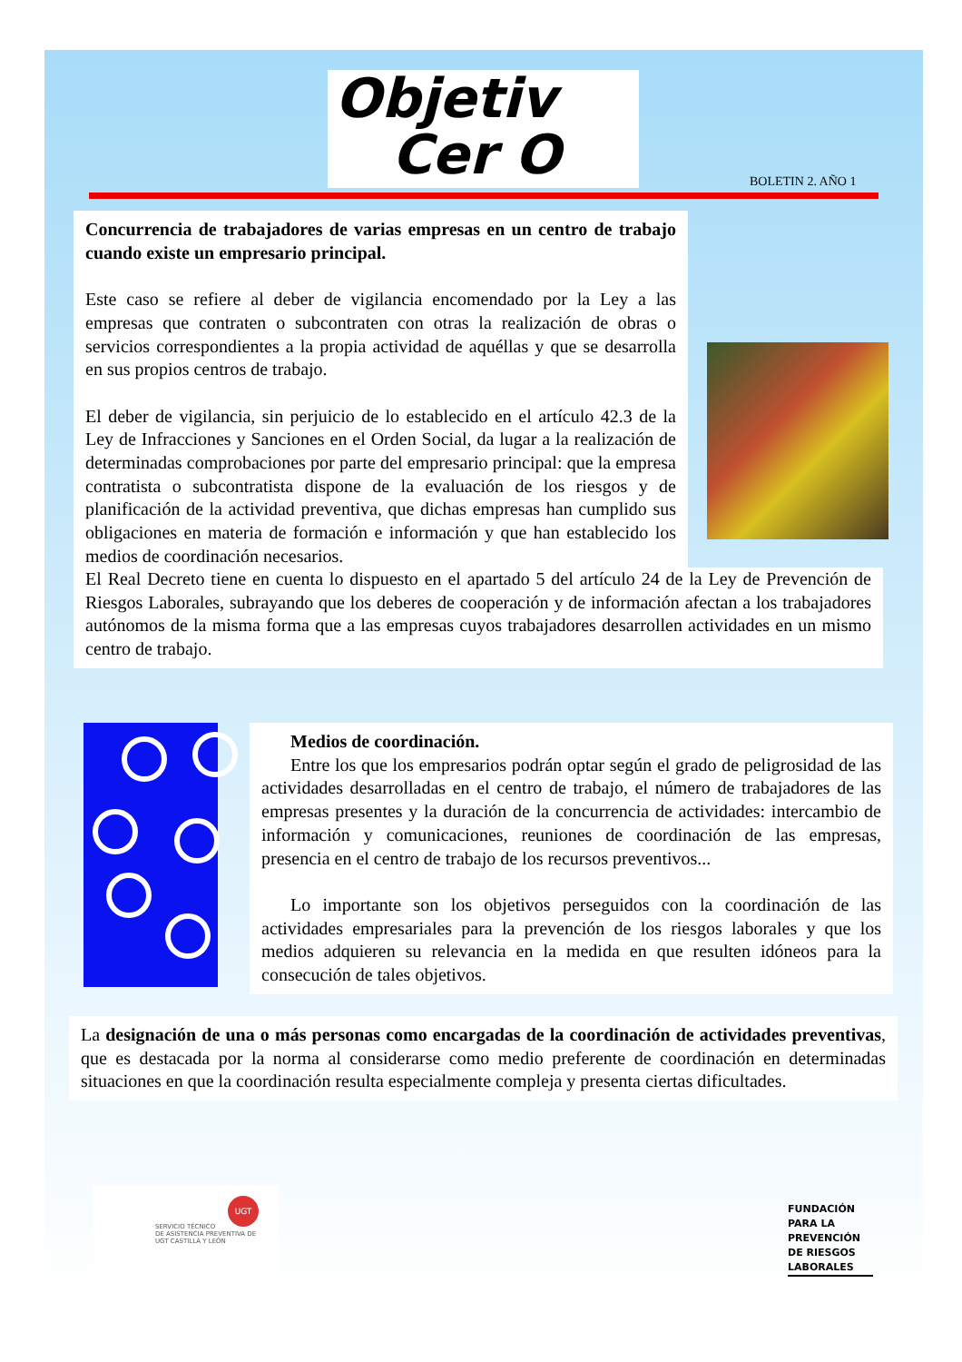Objetiv
Cer O
BOLETIN 2. AÑO 1
Concurrencia de trabajadores de varias empresas en un centro de trabajo cuando existe un empresario principal.
Este caso se refiere al deber de vigilancia encomendado por la Ley a las empresas que contraten o subcontraten con otras la realización de obras o servicios correspondientes a la propia actividad de aquéllas y que se desarrolla en sus propios centros de trabajo.
El deber de vigilancia, sin perjuicio de lo establecido en el artículo 42.3 de la Ley de Infracciones y Sanciones en el Orden Social, da lugar a la realización de determinadas comprobaciones por parte del empresario principal: que la empresa contratista o subcontratista dispone de la evaluación de los riesgos y de planificación de la actividad preventiva, que dichas empresas han cumplido sus obligaciones en materia de formación e información y que han establecido los medios de coordinación necesarios.
El Real Decreto tiene en cuenta lo dispuesto en el apartado 5 del artículo 24 de la Ley de Prevención de Riesgos Laborales, subrayando que los deberes de cooperación y de información afectan a los trabajadores autónomos de la misma forma que a las empresas cuyos trabajadores desarrollen actividades en un mismo centro de trabajo.
Medios de coordinación.
Entre los que los empresarios podrán optar según el grado de peligrosidad de las actividades desarrolladas en el centro de trabajo, el número de trabajadores de las empresas presentes y la duración de la concurrencia de actividades: intercambio de información y comunicaciones, reuniones de coordinación de las empresas, presencia en el centro de trabajo de los recursos preventivos...
Lo importante son los objetivos perseguidos con la coordinación de las actividades empresariales para la prevención de los riesgos laborales y que los medios adquieren su relevancia en la medida en que resulten idóneos para la consecución de tales objetivos.
La designación de una o más personas como encargadas de la coordinación de actividades preventivas, que es destacada por la norma al considerarse como medio preferente de coordinación en determinadas situaciones en que la coordinación resulta especialmente compleja y presenta ciertas dificultades.
SERVICIO TÉCNICO
DE ASISTENCIA PREVENTIVA DE
UGT CASTILLA Y LEÓN
UGT
FUNDACIÓN
PARA LA
PREVENCIÓN
DE RIESGOS
LABORALES